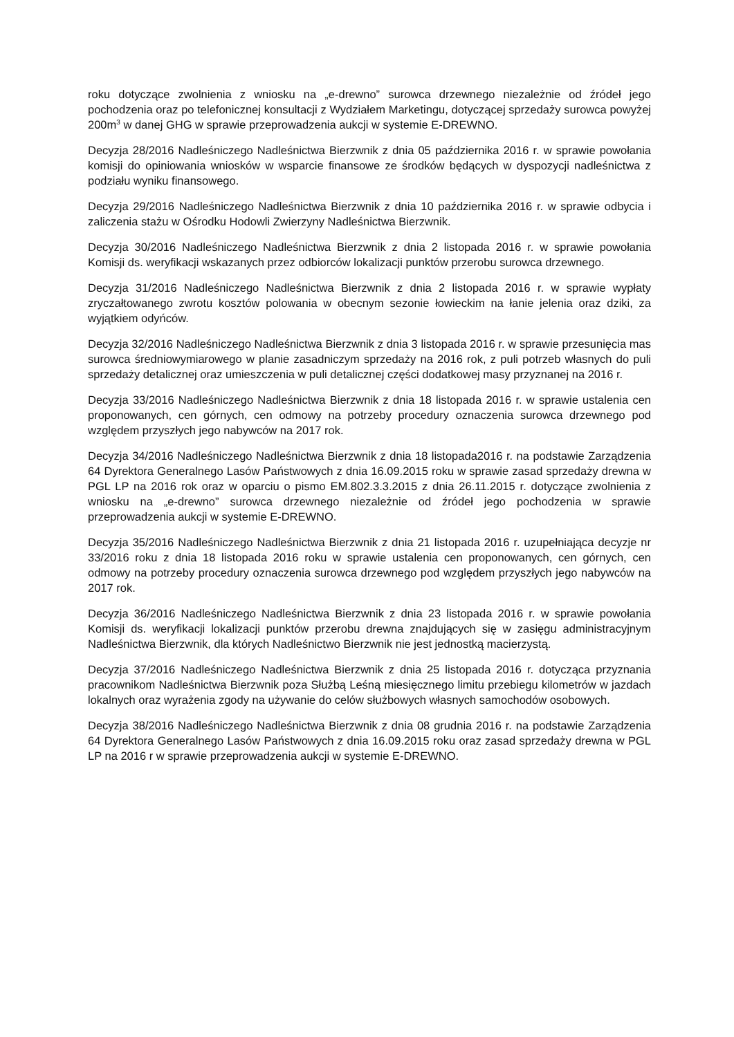roku dotyczące zwolnienia z wniosku na „e-drewno” surowca drzewnego niezależnie od źródeł jego pochodzenia oraz po telefonicznej konsultacji z Wydziałem Marketingu, dotyczącej sprzedaży surowca powyżej 200m<sup>3</sup> w danej GHG w sprawie przeprowadzenia aukcji w systemie E-DREWNO.
Decyzja 28/2016 Nadleśniczego Nadleśnictwa Bierzwnik z dnia 05 października 2016 r. w sprawie powołania komisji do opiniowania wniosków w wsparcie finansowe ze środków będących w dyspozycji nadleśnictwa z podziału wyniku finansowego.
Decyzja 29/2016 Nadleśniczego Nadleśnictwa Bierzwnik z dnia 10 października 2016 r. w sprawie odbycia i zaliczenia stażu w Ośrodku Hodowli Zwierzyny Nadleśnictwa Bierzwnik.
Decyzja 30/2016 Nadleśniczego Nadleśnictwa Bierzwnik z dnia 2 listopada 2016 r. w sprawie powołania Komisji ds. weryfikacji wskazanych przez odbiorców lokalizacji punktów przerobu surowca drzewnego.
Decyzja 31/2016 Nadleśniczego Nadleśnictwa Bierzwnik z dnia 2 listopada 2016 r. w sprawie wypłaty zryczałtowanego zwrotu kosztów polowania w obecnym sezonie łowieckim na łanie jelenia oraz dziki, za wyjątkiem odyńców.
Decyzja 32/2016 Nadleśniczego Nadleśnictwa Bierzwnik z dnia 3 listopada 2016 r. w sprawie przesunięcia mas surowca średniowymiarowego w planie zasadniczym sprzedaży na 2016 rok, z puli potrzeb własnych do puli sprzedaży detalicznej oraz umieszczenia w puli detalicznej części dodatkowej masy przyznanej na 2016 r.
Decyzja 33/2016 Nadleśniczego Nadleśnictwa Bierzwnik z dnia 18 listopada 2016 r. w sprawie ustalenia cen proponowanych, cen górnych, cen odmowy na potrzeby procedury oznaczenia surowca drzewnego pod względem przyszłych jego nabywców na 2017 rok.
Decyzja 34/2016 Nadleśniczego Nadleśnictwa Bierzwnik z dnia 18 listopada2016 r. na podstawie Zarządzenia 64 Dyrektora Generalnego Lasów Państwowych z dnia 16.09.2015 roku w sprawie zasad sprzedaży drewna w PGL LP na 2016 rok oraz w oparciu o pismo EM.802.3.3.2015 z dnia 26.11.2015 r. dotyczące zwolnienia z wniosku na „e-drewno” surowca drzewnego niezależnie od źródeł jego pochodzenia w sprawie przeprowadzenia aukcji w systemie E-DREWNO.
Decyzja 35/2016 Nadleśniczego Nadleśnictwa Bierzwnik z dnia 21 listopada 2016 r. uzupełniająca decyzje nr 33/2016 roku z dnia 18 listopada 2016 roku w sprawie ustalenia cen proponowanych, cen górnych, cen odmowy na potrzeby procedury oznaczenia surowca drzewnego pod względem przyszłych jego nabywców na 2017 rok.
Decyzja 36/2016 Nadleśniczego Nadleśnictwa Bierzwnik z dnia 23 listopada 2016 r. w sprawie powołania Komisji ds. weryfikacji lokalizacji punktów przerobu drewna znajdujących się w zasięgu administracyjnym Nadleśnictwa Bierzwnik, dla których Nadleśnictwo Bierzwnik nie jest jednostką macierzystą.
Decyzja 37/2016 Nadleśniczego Nadleśnictwa Bierzwnik z dnia 25 listopada 2016 r. dotycząca przyznania pracownikom Nadleśnictwa Bierzwnik poza Służbą Leśną miesięcznego limitu przebiegu kilometrów w jazdach lokalnych oraz wyrażenia zgody na używanie do celów służbowych własnych samochodów osobowych.
Decyzja 38/2016 Nadleśniczego Nadleśnictwa Bierzwnik z dnia 08 grudnia 2016 r. na podstawie Zarządzenia 64 Dyrektora Generalnego Lasów Państwowych z dnia 16.09.2015 roku oraz zasad sprzedaży drewna w PGL LP na 2016 r w sprawie przeprowadzenia aukcji w systemie E-DREWNO.